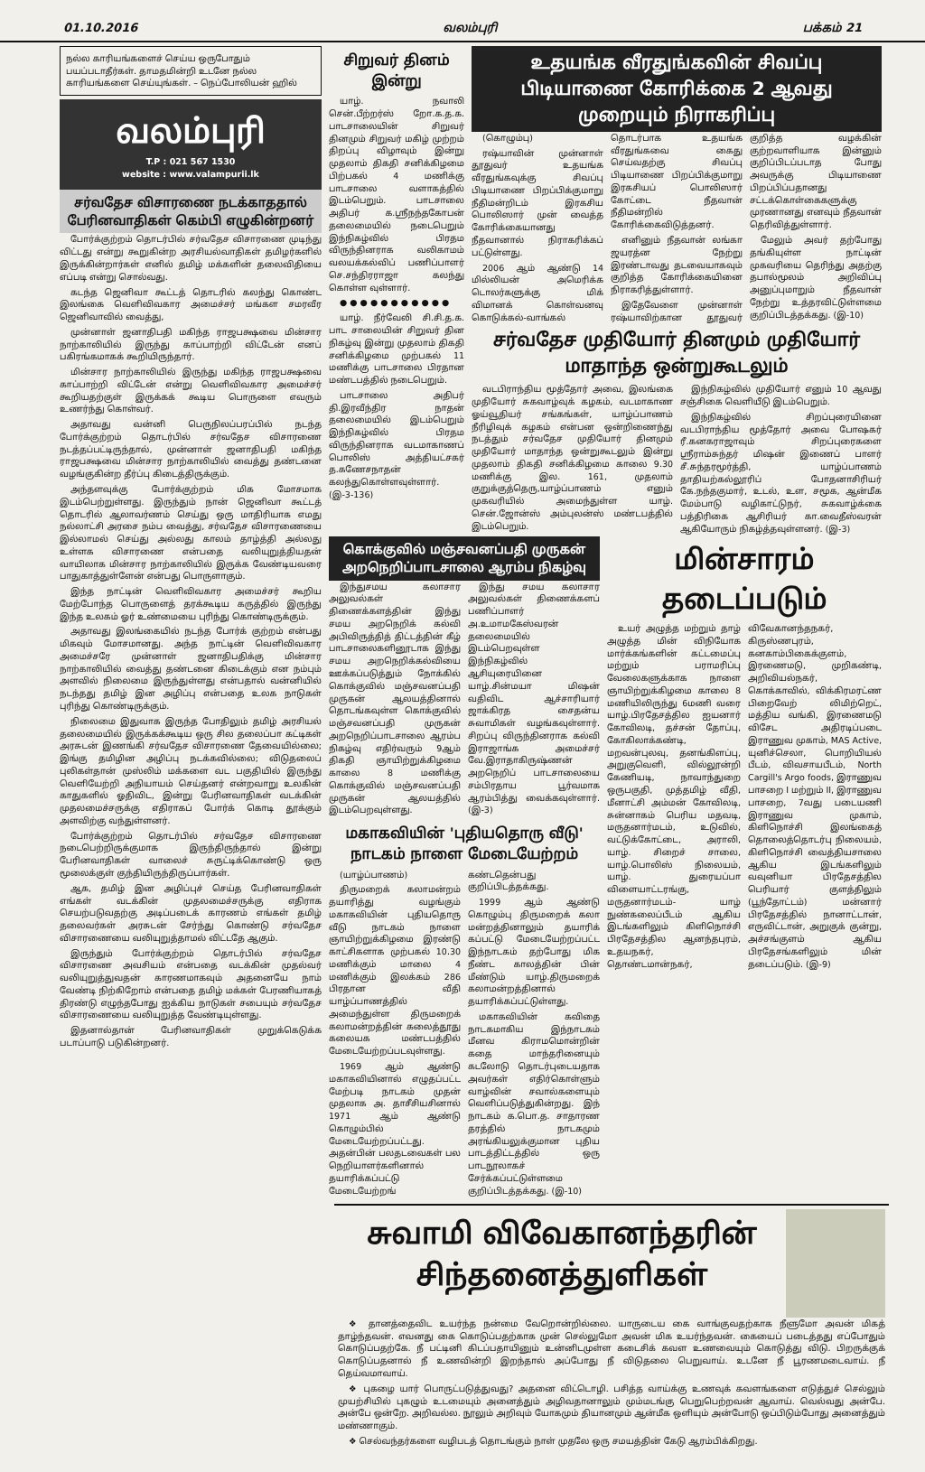01.10.2016 வலம்புரி பக்கம் 21
நல்ல காரியங்களைச் செய்ய ஒருபோதும் பயப்படாதீர்கள். தாமதமின்றி உடனே நல்ல காரியங்களை செய்யுங்கள். – நெப்போலியன் ஹில்
வலம்புரி
T.P : 021 567 1530
website : www.valampurii.lk
சர்வதேச விசாரணை நடக்காததால் பேரினவாதிகள் கெம்பி எழுகின்றனர்
போர்க்குற்றம் தொடர்பில் சர்வதேச விசாரணை முடிந்து விட்டது என்று கூறுகின்ற அரசியல்வாதிகள் தமிழர்களில் இருக்கின்றார்கள் எனில் தமிழ் மக்களின் தலைவிதியை எப்படி என்று சொல்வது.
கடந்த ஜெனிவா கூட்டத் தொடரில் கலந்து கொண்ட இலங்கை வெளிவிவகார அமைச்சர் மங்கள சமரவீர ஜெனிவாவில் வைத்து,
முன்னாள் ஜனாதிபதி மகிந்த ராஜபக்ஷவை மின்சார நாற்காலியில் இருந்து காப்பாற்றி விட்டேன் எனப் பகிரங்கமாகக் கூறியிருந்தார்.
மின்சார நாற்காலியில் இருந்து மகிந்த ராஜபக்ஷவை காப்பாற்றி விட்டேன் என்று வெளிவிவகார அமைச்சர் கூறியதற்குள் இருக்கக் கூடிய பொருளை எவரும் உணர்ந்து கொள்வர்.
அதாவது வன்னி பெருநிலப்பரப்பில் நடந்த போர்க்குற்றம் தொடர்பில் சர்வதேச விசாரணை நடத்தப்பட்டிருந்தால், முன்னாள் ஜனாதிபதி மகிந்த ராஜபக்ஷவை மின்சார நாற்காலியில் வைத்து தண்டனை வழங்குகின்ற தீர்ப்பு கிடைத்திருக்கும்.
அந்தளவுக்கு போர்க்குற்றம் மிக மோசமாக இடம்பெற்றுள்ளது. இருந்தும் நான் ஜெனிவா கூட்டத் தொடரில் ஆலாவர்ணம் செய்து ஒரு மாதிரியாக எமது நல்லாட்சி அரசை நம்ப வைத்து, சர்வதேச விசாரணையை இல்லாமல் செய்து அல்லது காலம் தாழ்த்தி அல்லது உள்ளக விசாரணை என்பதை வலியுறுத்தியதன் வாயிலாக மின்சார நாற்காலியில் இருக்க வேண்டியவரை பாதுகாத்துள்ளேன் என்பது பொருளாகும்.
இந்த நாட்டின் வெளிவிவகார அமைச்சர் கூறிய மேற்போந்த பொருளைத் தரக்கூடிய கருத்தில் இருந்து இந்த உலகம் ஓர் உண்மையை புரிந்து கொண்டிருக்கும்.
அதாவது இலங்கையில் நடந்த போர்க் குற்றம் என்பது மிகவும் மோசமானது. அந்த நாட்டின் வெளிவிவகார அமைச்சரே முன்னாள் ஜனாதிபதிக்கு மின்சார நாற்காலியில் வைத்து தண்டனை கிடைக்கும் என நம்பும் அளவில் நிலைமை இருந்துள்ளது என்பதால் வன்னியில் நடந்தது தமிழ் இன அழிப்பு என்பதை உலக நாடுகள் புரிந்து கொண்டிருக்கும்.
நிலைமை இதுவாக இருந்த போதிலும் தமிழ் அரசியல் தலைமையில் இருக்கக்கூடிய ஒரு சில தலைப்பா கட்டிகள் அரசுடன் இணங்கி சர்வதேச விசாரணை தேவையில்லை; இங்கு தமிழின அழிப்பு நடக்கவில்லை; விடுதலைப் புலிகள்தான் முஸ்லிம் மக்களை வட பகுதியில் இருந்து வெளியேற்றி அநியாயம் செய்தனர் என்றவாறு உலகின் காதுகளில் ஓதிவிட, இன்று பேரினவாதிகள் வடக்கின் முதலமைச்சருக்கு எதிராகப் போர்க் கொடி தூக்கும் அளவிற்கு வந்துள்ளனர்.
போர்க்குற்றம் தொடர்பில் சர்வதேச விசாரணை நடைபெற்றிருக்குமாக இருந்திருந்தால் இன்று பேரினவாதிகள் வாலைச் சுருட்டிக்கொண்டு ஒரு மூலைக்குள் குந்தியிருந்திருப்பார்கள்.
ஆக, தமிழ் இன அழிப்புச் செய்த பேரினவாதிகள் எங்கள் வடக்கின் முதலமைச்சருக்கு எதிராக செயற்படுவதற்கு அடிப்படைக் காரணம் எங்கள் தமிழ் தலைவர்கள் அரசுடன் சேர்ந்து கொண்டு சர்வதேச விசாரணையை வலியுறுத்தாமல் விட்டதே ஆகும்.
இருந்தும் போர்க்குற்றம் தொடர்பில் சர்வதேச விசாரணை அவசியம் என்பதை வடக்கின் முதல்வர் வலியுறுத்துவதன் காரணமாகவும் அதனையே நாம் வேண்டி நிற்கிறோம் என்பதை தமிழ் மக்கள் பேரணியாகத் திரண்டு எழுந்தபோது ஐக்கிய நாடுகள் சபையும் சர்வதேச விசாரணையை வலியுறுத்த வேண்டியுள்ளது.
இதனால்தான் பேரினவாதிகள் முறுக்கெடுக்க படாப்பாடு படுகின்றனர்.
சிறுவர் தினம் இன்று
யாழ். நவாலி சென்.பீற்றர்ஸ் றோ.க.த.க. பாடசாலையின் சிறுவர் தினமும் சிறுவர் மகிழ் முற்றம் திறப்பு விழாவும் இன்று முதலாம் திகதி சனிக்கிழமை பிற்பகல் 4 மணிக்கு பாடசாலை வளாகத்தில் இடம்பெறும். பாடசாலை அதிபர் க.ஸ்ரீநந்தகோபன் தலைமையில் நடைபெறும் இந்நிகழ்வில் பிரதம விருந்தினராக வலிகாமம் வலயக்கல்விப் பணிப்பாளர் செ.சந்திரராஜா கலந்து கொள்ள வுள்ளார்.
● ● ● ● ● ● ● ● ● ● ●
யாழ். நீர்வேலி சி.சி.த.க. பாட சாலையின் சிறுவர் தின நிகழ்வு இன்று முதலாம் திகதி சனிக்கிழமை முற்பகல் 11 மணிக்கு பாடசாலை பிரதான மண்டபத்தில் நடைபெறும்.
பாடசாலை அதிபர் தி.இரவீந்திர நாதன் தலைமையில் இடம்பெறும் இந்நிகழ்வில் பிரதம விருந்தினராக வடமாகாணப் பொலிஸ் அத்தியட்சகர் த.கணேசநாதன் கலந்துகொள்ளவுள்ளார். (இ-3-136)
உதயங்க வீரதுங்கவின் சிவப்பு பிடியாணை கோரிக்கை 2 ஆவது முறையும் நிராகரிப்பு
(கொழும்பு)
ரஷ்யாவின் முன்னாள் தூதுவர் உதயங்க வீரதுங்கவுக்கு சிவப்பு பிடியாணை பிறப்பிக்குமாறு நீதிமன்றிடம் இரகசிய பொலிஸார் முன் வைத்த கோரிக்கையானது நீதவானால் நிராகரிக்கப் பட்டுள்ளது.
2006 ஆம் ஆண்டு 14 மில்லியன் அமெரிக்க டொலர்களுக்கு மிக் விமானக் கொள்வனவு கொடுக்கல்-வாங்கல் தொடர்பாக உதயங்க வீரதுங்கவை கைது செய்வதற்கு சிவப்பு பிடியாணை பிறப்பிக்குமாறு இரகசியப் பொலிஸார் கோட்டை நீதவான் நீதிமன்றில் கோரிக்கைவிடுத்தனர்.
எனினும் நீதவான் லங்கா ஜயரத்ன நேற்று இரண்டாவது தடவையாகவும் குறித்த கோரிக்கையினை நிராகரித்துள்ளார்.
இதேவேளை முன்னாள் ரஷ்யாவிற்கான தூதுவர் குறித்த வழக்கின் குற்றவாளியாக இன்னும் குறிப்பிடப்படாத போது அவருக்கு பிடியாணை பிறப்பிப்பதானது சட்டக்கொள்கைகளுக்கு முரணானது எனவும் நீதவான் தெரிவித்துள்ளார்.
மேலும் அவர் தற்போது தங்கியுள்ள நாட்டின் முகவரியை தெரிந்து அதற்கு தபால்மூலம் அறிவிப்பு அனுப்புமாறும் நீதவான் நேற்று உத்தரவிட்டுள்ளமை குறிப்பிடத்தக்கது. (இ-10)
சர்வதேச முதியோர் தினமும் முதியோர் மாதாந்த ஒன்றுகூடலும்
வடபிராந்திய மூத்தோர் அவை, இலங்கை முதியோர் சுகவாழ்வுக் கழகம், வடமாகாண ஓய்வூதியர் சங்கங்கள், யாழ்ப்பாணம் நீரிழிவுக் கழகம் என்பன ஒன்றிணைந்து நடத்தும் சர்வதேச முதியோர் தினமும் முதியோர் மாதாந்த ஒன்றுகூடலும் இன்று முதலாம் திகதி சனிக்கிழமை காலை 9.30 மணிக்கு இல. 161, முதலாம் குறுக்குத்தெரு,யாழ்ப்பாணம் எனும் முகவரியில் அமைந்துள்ள யாழ். சென்.ஜோன்ஸ் அம்புலன்ஸ் மண்டபத்தில் இடம்பெறும்.
இந்நிகழ்வில் முதியோர் எனும் 10 ஆவது சஞ்சிகை வெளியீடு இடம்பெறும்.
இந்நிகழ்வில் சிறப்புரையினை வடபிராந்திய மூத்தோர் அவை போஷகர் ரீ.கனகராஜாவும் சிறப்புரைகளை ஸ்ரீராம்சுந்தர் மிஷன் இணைப் பாளர் சீ.சுந்தரமூர்த்தி, யாழ்ப்பாணம் தாதியற்கல்லூரிப் போதனாசிரியர் கே.நந்தகுமார், உடல், உள, சமூக, ஆன்மீக மேம்பாடு வழிகாட்டுநர், சுகவாழ்க்கை பத்திரிகை ஆசிரியர் கா.வைதீஸ்வரன் ஆகியோரும் நிகழ்த்தவுள்ளனர். (இ-3)
கொக்குவில் மஞ்சவனப்பதி முருகன் அறநெறிப்பாடசாலை ஆரம்ப நிகழ்வு
இந்துசமய கலாசார அலுவல்கள் திணைக்களத்தின் இந்து சமய அறநெறிக் கல்வி அபிவிருத்தித் திட்டத்தின் கீழ் பாடசாலைகளினூடாக இந்து சமய அறநெறிக்கல்வியை ஊக்கப்படுத்தும் நோக்கில் கொக்குவில் மஞ்சவனப்பதி முருகன் ஆலயத்தினால் தொடங்கவுள்ள கொக்குவில் மஞ்சவனப்பதி முருகன் அறநெறிப்பாடசாலை ஆரம்ப நிகழ்வு எதிர்வரும் 9ஆம் திகதி ஞாயிற்றுக்கிழமை காலை 8 மணிக்கு கொக்குவில் மஞ்சவனப்பதி முருகன் ஆலயத்தில் இடம்பெறவுள்ளது.
இந்து சமய கலாசார அலுவல்கள் திணைக்களப் பணிப்பாளர் அ.உமாமகேஸ்வரன் தலைமையில் இடம்பெறவுள்ள இந்நிகழ்வில் ஆசியுரையினை யாழ்.சின்மயா மிஷன் வதிவிட ஆச்சாரியார் ஜாக்கிரத சைதன்ய சுவாமிகள் வழங்கவுள்ளார். சிறப்பு விருந்தினராக கல்வி இராஜாங்க அமைச்சர் வே.இராதாகிருஷ்ணன் அறநெறிப் பாடசாலையை சம்பிரதாய பூர்வமாக ஆரம்பித்து வைக்கவுள்ளார். (இ-3)
மகாகவியின் 'புதியதொரு வீடு' நாடகம் நாளை மேடையேற்றம்
(யாழ்ப்பாணம்)
திருமறைக் கலாமன்றம் தயாரித்து வழங்கும் மகாகவியின் புதியதொரு வீடு நாடகம் நாளை ஞாயிற்றுக்கிழமை இரண்டு காட்சிகளாக முற்பகல் 10.30 மணிக்கும் மாலை 4 மணிக்கும் இலக்கம் 286 பிரதான வீதி யாழ்ப்பாணத்தில் அமைந்துள்ள திருமறைக் கலாமன்றத்தின் கலைத்தூது கலையக மண்டபத்தில் மேடையேற்றப்படவுள்ளது.
1969 ஆம் ஆண்டு மகாகவியினால் எழுதப்பட்ட மேற்படி நாடகம் முதன் முதலாக அ. தாசீசியசினால் 1971 ஆம் ஆண்டு கொழும்பில் மேடையேற்றப்பட்டது. அதன்பின் பலதடவைகள் பல நெறியாளர்களினால் தயாரிக்கப்பட்டு மேடையேற்றங் கண்டதென்பது குறிப்பிடத்தக்கது.
1999 ஆம் ஆண்டு கொழும்பு திருமறைக் கலா மன்றத்தினாலும் தயாரிக் கப்பட்டு மேடையேற்றப்பட்ட இந்நாடகம் தற்போது மிக நீண்ட காலத்தின் பின் மீண்டும் யாழ்.திருமறைக் கலாமன்றத்தினால் தயாரிக்கப்பட்டுள்ளது.
மகாகவியின் கவிதை நாடகமாகிய இந்நாடகம் மீனவ கிராமமொன்றின் கதை மாந்தரினையும் கடலோடு தொடர்புடையதாக அவர்கள் எதிர்கொள்ளும் வாழ்வின் சவால்களையும் வெளிப்படுத்துகின்றது. இந் நாடகம் க.பொ.த. சாதாரண தரத்தில் நாடகமும் அரங்கியலுக்குமான புதிய பாடத்திட்டத்தில் ஒரு பாடநூலாகச் சேர்க்கப்பட்டுள்ளமை குறிப்பிடத்தக்கது. (இ-10)
மின்சாரம் தடைப்படும்
உயர் அழுத்த மற்றும் தாழ் அழுத்த மின் விநியோக மார்க்கங்களின் கட்டமைப்பு மற்றும் பராமரிப்பு வேலைகளுக்காக நாளை ஞாயிற்றுக்கிழமை காலை 8 மணியிலிருந்து 6மணி வரை யாழ்.பிரதேசத்தில ஐயனார் கோவிலடி, தச்சன் தோப்பு, கோகிலாக்கண்டி, மறவன்புலவு, தனங்கிளப்பு, அறுகுவெளி, வில்லூன்றி கேணியடி, நாவாந்துறை ஒருபகுதி, முத்தமிழ் வீதி, மீனாட்சி அம்மன் கோவிலடி, சுன்னாகம் பெரிய மதவடி, மருதனார்மடம், உடுவில், வட்டுக்கோட்டை, அராலி, யாழ். சிறைச் சாலை, யாழ்.பொலிஸ் நிலையம், யாழ். துரையப்பா விளையாட்டரங்கு, மருதனார்மடம்- யாழ் நுண்கலைப்பீடம் ஆகிய இடங்களிலும் கிளிநொச்சி பிரதேசத்தில ஆனந்தபுரம், உதயநகர், தொண்டமான்நகர், விவேகானந்தநகர், கிருஸ்ணபுரம், கனகாம்பிகைக்குளம், இரணைமடு, முறிகண்டி, அறிவியல்நகர், கொக்காவில், விக்கிரமரட்ண பிறைவேற் லிமிற்றெட், மத்திய வங்கி, இரணைமடு விசேட அதிரடிப்படை இராணுவ முகாம், MAS Active, யுனிச்செலா, பொறியியல் பீடம், விவசாயபீடம், North Cargill's Argo foods, இராணுவ பாசறை I மற்றும் II, இராணுவ பாசறை, 7வது படையணி இராணுவ முகாம், கிளிநொச்சி இலங்கைத் தொலைத்தொடர்பு நிலையம், கிளிநொச்சி வைத்தியசாலை ஆகிய இடங்களிலும் வவுனியா பிரதேசத்தில பெரியார் குளத்திலும் (பூந்தோட்டம்) மன்னார் பிரதேசத்தில் நானாட்டான், எருவிட்டான், அறுகுக் குன்று, அச்சங்குளம் ஆகிய பிரதேசங்களிலும் மின் தடைப்படும். (இ-9)
சுவாமி விவேகானந்தரின் சிந்தனைத்துளிகள்
❖ தானத்தைவிட உயர்ந்த நன்மை வேறொன்றில்லை. யாருடைய கை வாங்குவதற்காக நீளுமோ அவன் மிகத் தாழ்ந்தவன். எவனது கை கொடுப்பதற்காக முன் செல்லுமோ அவன் மிக உயர்ந்தவன். கையைப் படைத்தது எப்போதும் கொடுப்பதற்கே. நீ பட்டினி கிடப்பதாயினும் உன்னிடமுள்ள கடைசிக் கவள உணவையும் கொடுத்து விடு. பிறருக்குக் கொடுப்பதனால் நீ உணவின்றி இறந்தால் அப்போது நீ விடுதலை பெறுவாய். உடனே நீ பூரணமடைவாய். நீ தெய்வமாவாய்.
❖ புகழை யார் பொருட்படுத்துவது? அதனை விட்டொழி. பசித்த வாய்க்கு உணவுக் கவளங்களை எடுத்துச் செல்லும் முயற்சியில் புகழும் உடமையும் அனைத்தும் அழிவதானாலும் மும்மடங்கு பெறுபெற்றவன் ஆவாய். வெல்வது அன்பே. அன்பே ஒன்றே. அறிவல்ல. நூலும் அறிவும் யோகமும் தியானமும் ஆன்மீக ஒளியும் அன்போடு ஒப்பிடும்போது அனைத்தும் மண்ணாகும்.
❖ செல்வந்தர்களை வழிபடத் தொடங்கும் நாள் முதலே ஒரு சமயத்தின் கேடு ஆரம்பிக்கிறது.